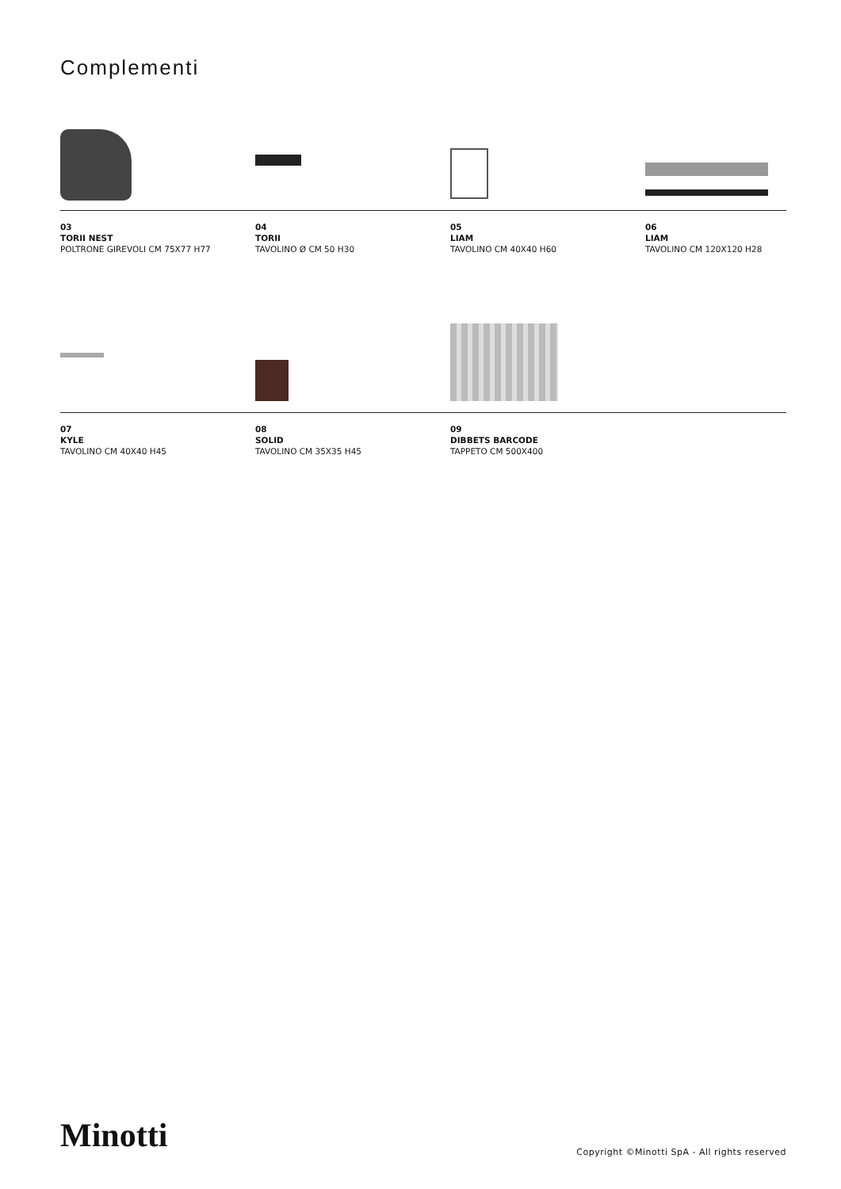Complementi
03
TORII NEST
POLTRONE GIREVOLI CM 75X77 H77
04
TORII
TAVOLINO Ø CM 50 H30
05
LIAM
TAVOLINO CM 40X40 H60
06
LIAM
TAVOLINO CM 120X120 H28
07
KYLE
TAVOLINO CM 40X40 H45
08
SOLID
TAVOLINO CM 35X35 H45
09
DIBBETS BARCODE
TAPPETO CM 500X400
Minotti
Copyright ©Minotti SpA - All rights reserved